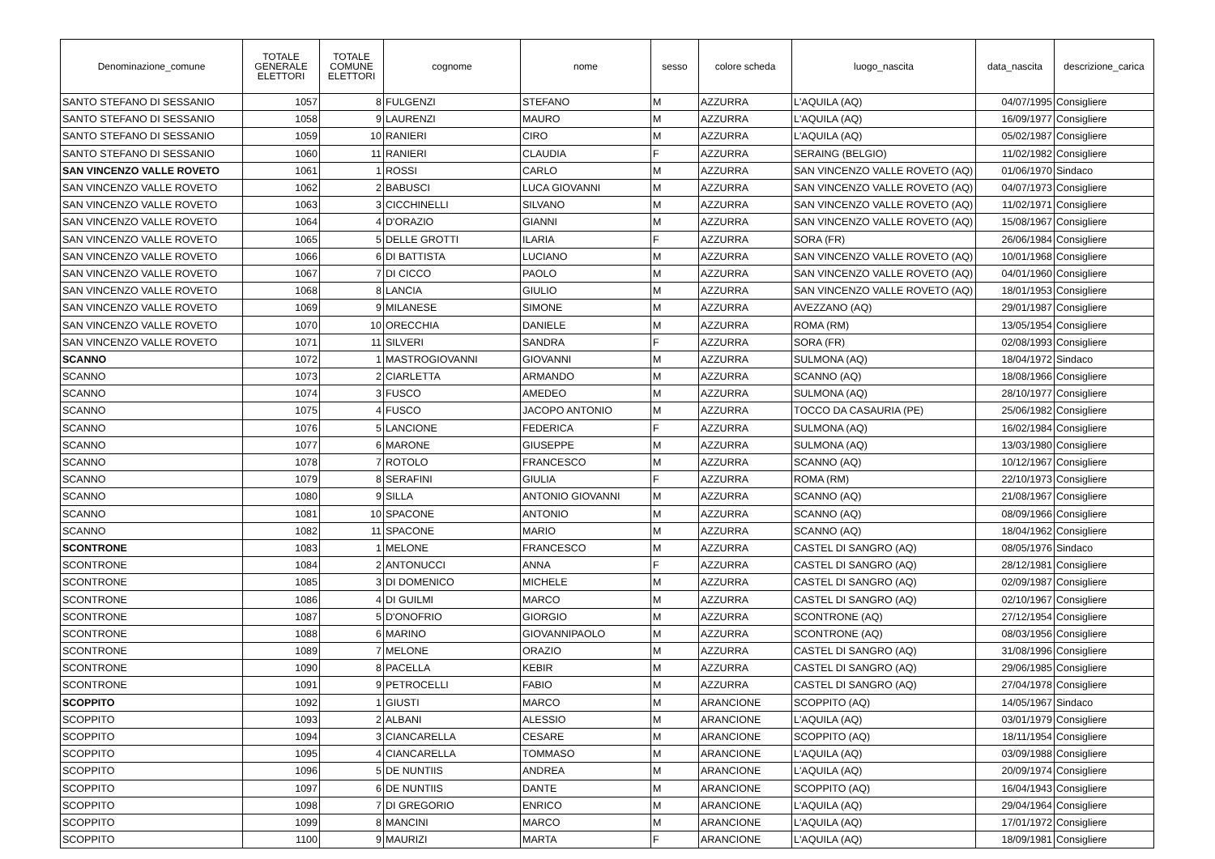| Denominazione_comune | TOTALE GENERALE ELETTORI | TOTALE COMUNE ELETTORI | cognome | nome | sesso | colore scheda | luogo_nascita | data_nascita | descrizione_carica |
| --- | --- | --- | --- | --- | --- | --- | --- | --- | --- |
| SANTO STEFANO DI SESSANIO | 1057 | 8 | FULGENZI | STEFANO | M | AZZURRA | L'AQUILA (AQ) | 04/07/1995 | Consigliere |
| SANTO STEFANO DI SESSANIO | 1058 | 9 | LAURENZI | MAURO | M | AZZURRA | L'AQUILA (AQ) | 16/09/1977 | Consigliere |
| SANTO STEFANO DI SESSANIO | 1059 | 10 | RANIERI | CIRO | M | AZZURRA | L'AQUILA (AQ) | 05/02/1987 | Consigliere |
| SANTO STEFANO DI SESSANIO | 1060 | 11 | RANIERI | CLAUDIA | F | AZZURRA | SERAING (BELGIO) | 11/02/1982 | Consigliere |
| SAN VINCENZO VALLE ROVETO | 1061 | 1 | ROSSI | CARLO | M | AZZURRA | SAN VINCENZO VALLE ROVETO (AQ) | 01/06/1970 | Sindaco |
| SAN VINCENZO VALLE ROVETO | 1062 | 2 | BABUSCI | LUCA GIOVANNI | M | AZZURRA | SAN VINCENZO VALLE ROVETO (AQ) | 04/07/1973 | Consigliere |
| SAN VINCENZO VALLE ROVETO | 1063 | 3 | CICCHINELLI | SILVANO | M | AZZURRA | SAN VINCENZO VALLE ROVETO (AQ) | 11/02/1971 | Consigliere |
| SAN VINCENZO VALLE ROVETO | 1064 | 4 | D'ORAZIO | GIANNI | M | AZZURRA | SAN VINCENZO VALLE ROVETO (AQ) | 15/08/1967 | Consigliere |
| SAN VINCENZO VALLE ROVETO | 1065 | 5 | DELLE GROTTI | ILARIA | F | AZZURRA | SORA (FR) | 26/06/1984 | Consigliere |
| SAN VINCENZO VALLE ROVETO | 1066 | 6 | DI BATTISTA | LUCIANO | M | AZZURRA | SAN VINCENZO VALLE ROVETO (AQ) | 10/01/1968 | Consigliere |
| SAN VINCENZO VALLE ROVETO | 1067 | 7 | DI CICCO | PAOLO | M | AZZURRA | SAN VINCENZO VALLE ROVETO (AQ) | 04/01/1960 | Consigliere |
| SAN VINCENZO VALLE ROVETO | 1068 | 8 | LANCIA | GIULIO | M | AZZURRA | SAN VINCENZO VALLE ROVETO (AQ) | 18/01/1953 | Consigliere |
| SAN VINCENZO VALLE ROVETO | 1069 | 9 | MILANESE | SIMONE | M | AZZURRA | AVEZZANO (AQ) | 29/01/1987 | Consigliere |
| SAN VINCENZO VALLE ROVETO | 1070 | 10 | ORECCHIA | DANIELE | M | AZZURRA | ROMA (RM) | 13/05/1954 | Consigliere |
| SAN VINCENZO VALLE ROVETO | 1071 | 11 | SILVERI | SANDRA | F | AZZURRA | SORA (FR) | 02/08/1993 | Consigliere |
| SCANNO | 1072 | 1 | MASTROGIOVANNI | GIOVANNI | M | AZZURRA | SULMONA (AQ) | 18/04/1972 | Sindaco |
| SCANNO | 1073 | 2 | CIARLETTA | ARMANDO | M | AZZURRA | SCANNO (AQ) | 18/08/1966 | Consigliere |
| SCANNO | 1074 | 3 | FUSCO | AMEDEO | M | AZZURRA | SULMONA (AQ) | 28/10/1977 | Consigliere |
| SCANNO | 1075 | 4 | FUSCO | JACOPO ANTONIO | M | AZZURRA | TOCCO DA CASAURIA (PE) | 25/06/1982 | Consigliere |
| SCANNO | 1076 | 5 | LANCIONE | FEDERICA | F | AZZURRA | SULMONA (AQ) | 16/02/1984 | Consigliere |
| SCANNO | 1077 | 6 | MARONE | GIUSEPPE | M | AZZURRA | SULMONA (AQ) | 13/03/1980 | Consigliere |
| SCANNO | 1078 | 7 | ROTOLO | FRANCESCO | M | AZZURRA | SCANNO (AQ) | 10/12/1967 | Consigliere |
| SCANNO | 1079 | 8 | SERAFINI | GIULIA | F | AZZURRA | ROMA (RM) | 22/10/1973 | Consigliere |
| SCANNO | 1080 | 9 | SILLA | ANTONIO GIOVANNI | M | AZZURRA | SCANNO (AQ) | 21/08/1967 | Consigliere |
| SCANNO | 1081 | 10 | SPACONE | ANTONIO | M | AZZURRA | SCANNO (AQ) | 08/09/1966 | Consigliere |
| SCANNO | 1082 | 11 | SPACONE | MARIO | M | AZZURRA | SCANNO (AQ) | 18/04/1962 | Consigliere |
| SCONTRONE | 1083 | 1 | MELONE | FRANCESCO | M | AZZURRA | CASTEL DI SANGRO (AQ) | 08/05/1976 | Sindaco |
| SCONTRONE | 1084 | 2 | ANTONUCCI | ANNA | F | AZZURRA | CASTEL DI SANGRO (AQ) | 28/12/1981 | Consigliere |
| SCONTRONE | 1085 | 3 | DI DOMENICO | MICHELE | M | AZZURRA | CASTEL DI SANGRO (AQ) | 02/09/1987 | Consigliere |
| SCONTRONE | 1086 | 4 | DI GUILMI | MARCO | M | AZZURRA | CASTEL DI SANGRO (AQ) | 02/10/1967 | Consigliere |
| SCONTRONE | 1087 | 5 | D'ONOFRIO | GIORGIO | M | AZZURRA | SCONTRONE (AQ) | 27/12/1954 | Consigliere |
| SCONTRONE | 1088 | 6 | MARINO | GIOVANNIPAOLO | M | AZZURRA | SCONTRONE (AQ) | 08/03/1956 | Consigliere |
| SCONTRONE | 1089 | 7 | MELONE | ORAZIO | M | AZZURRA | CASTEL DI SANGRO (AQ) | 31/08/1996 | Consigliere |
| SCONTRONE | 1090 | 8 | PACELLA | KEBIR | M | AZZURRA | CASTEL DI SANGRO (AQ) | 29/06/1985 | Consigliere |
| SCONTRONE | 1091 | 9 | PETROCELLI | FABIO | M | AZZURRA | CASTEL DI SANGRO (AQ) | 27/04/1978 | Consigliere |
| SCOPPITO | 1092 | 1 | GIUSTI | MARCO | M | ARANCIONE | SCOPPITO (AQ) | 14/05/1967 | Sindaco |
| SCOPPITO | 1093 | 2 | ALBANI | ALESSIO | M | ARANCIONE | L'AQUILA (AQ) | 03/01/1979 | Consigliere |
| SCOPPITO | 1094 | 3 | CIANCARELLA | CESARE | M | ARANCIONE | SCOPPITO (AQ) | 18/11/1954 | Consigliere |
| SCOPPITO | 1095 | 4 | CIANCARELLA | TOMMASO | M | ARANCIONE | L'AQUILA (AQ) | 03/09/1988 | Consigliere |
| SCOPPITO | 1096 | 5 | DE NUNTIIS | ANDREA | M | ARANCIONE | L'AQUILA (AQ) | 20/09/1974 | Consigliere |
| SCOPPITO | 1097 | 6 | DE NUNTIIS | DANTE | M | ARANCIONE | SCOPPITO (AQ) | 16/04/1943 | Consigliere |
| SCOPPITO | 1098 | 7 | DI GREGORIO | ENRICO | M | ARANCIONE | L'AQUILA (AQ) | 29/04/1964 | Consigliere |
| SCOPPITO | 1099 | 8 | MANCINI | MARCO | M | ARANCIONE | L'AQUILA (AQ) | 17/01/1972 | Consigliere |
| SCOPPITO | 1100 | 9 | MAURIZI | MARTA | F | ARANCIONE | L'AQUILA (AQ) | 18/09/1981 | Consigliere |